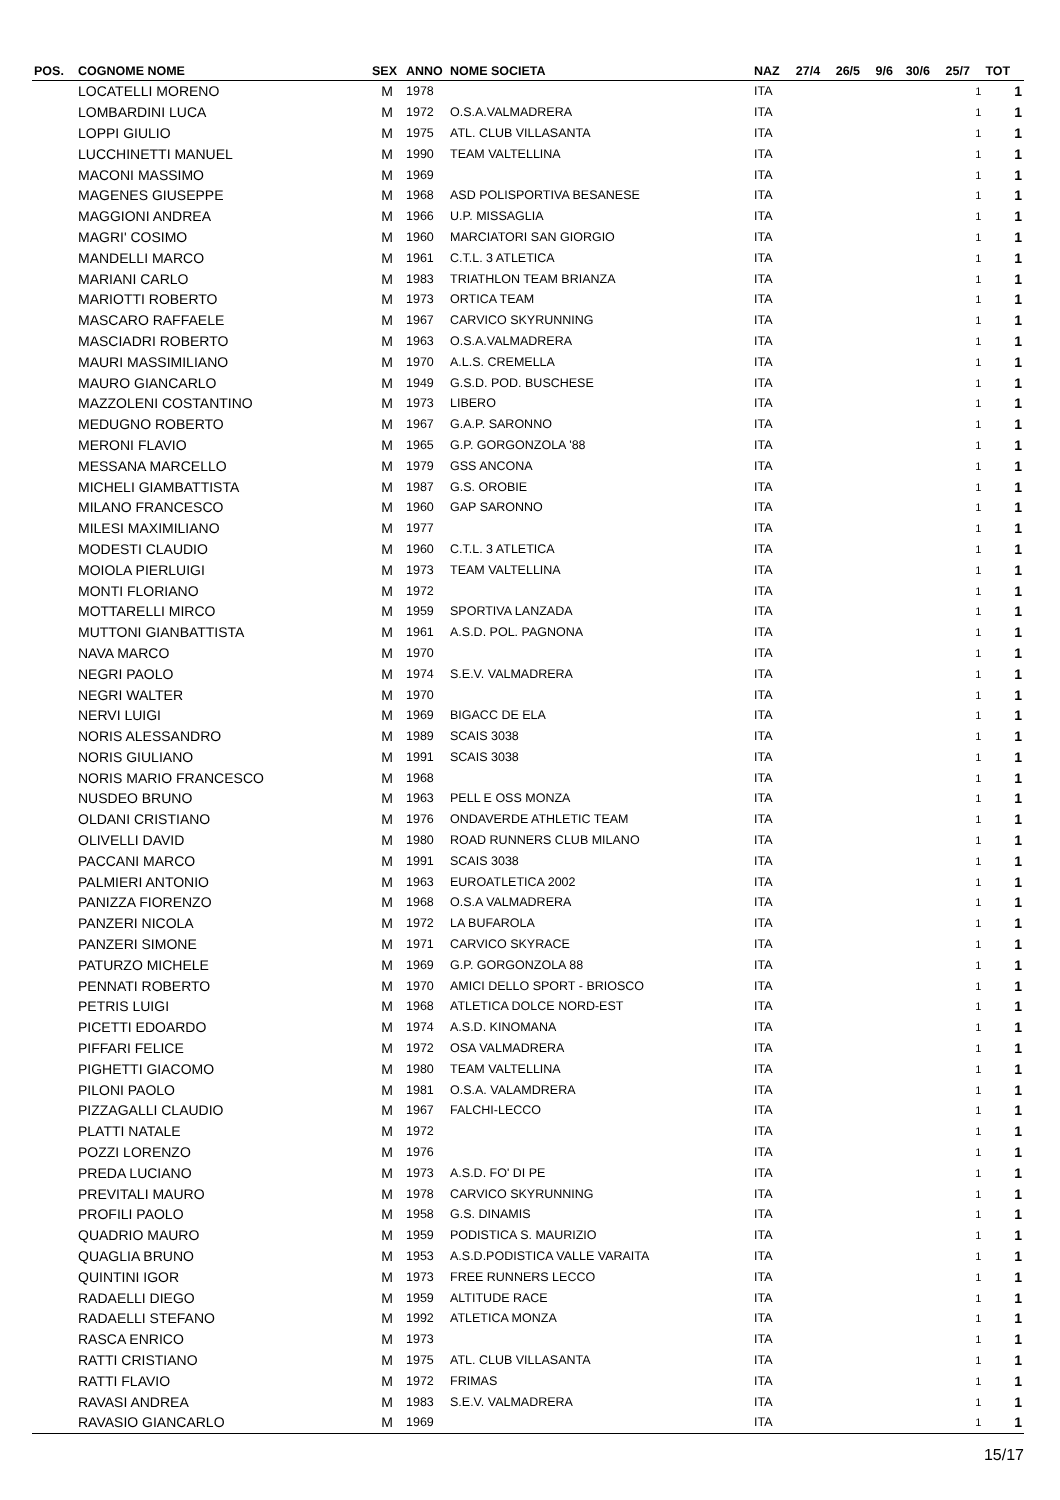| POS. | COGNOME NOME | SEX | ANNO | NOME SOCIETA | NAZ | 27/4 | 26/5 | 9/6 | 30/6 | 25/7 | TOT |
| --- | --- | --- | --- | --- | --- | --- | --- | --- | --- | --- | --- |
| | LOCATELLI MORENO | M | 1978 | | ITA | | | | | 1 | 1 |
| | LOMBARDINI LUCA | M | 1972 | O.S.A.VALMADRERA | ITA | | | | | 1 | 1 |
| | LOPPI GIULIO | M | 1975 | ATL. CLUB VILLASANTA | ITA | | | | | 1 | 1 |
| | LUCCHINETTI MANUEL | M | 1990 | TEAM VALTELLINA | ITA | | | | | 1 | 1 |
| | MACONI MASSIMO | M | 1969 | | ITA | | | | | 1 | 1 |
| | MAGENES GIUSEPPE | M | 1968 | ASD POLISPORTIVA BESANESE | ITA | | | | | 1 | 1 |
| | MAGGIONI ANDREA | M | 1966 | U.P. MISSAGLIA | ITA | | | | | 1 | 1 |
| | MAGRI' COSIMO | M | 1960 | MARCIATORI SAN GIORGIO | ITA | | | | | 1 | 1 |
| | MANDELLI MARCO | M | 1961 | C.T.L. 3 ATLETICA | ITA | | | | | 1 | 1 |
| | MARIANI CARLO | M | 1983 | TRIATHLON TEAM BRIANZA | ITA | | | | | 1 | 1 |
| | MARIOTTI ROBERTO | M | 1973 | ORTICA TEAM | ITA | | | | | 1 | 1 |
| | MASCARO RAFFAELE | M | 1967 | CARVICO SKYRUNNING | ITA | | | | | 1 | 1 |
| | MASCIADRI ROBERTO | M | 1963 | O.S.A.VALMADRERA | ITA | | | | | 1 | 1 |
| | MAURI MASSIMILIANO | M | 1970 | A.L.S. CREMELLA | ITA | | | | | 1 | 1 |
| | MAURO GIANCARLO | M | 1949 | G.S.D. POD. BUSCHESE | ITA | | | | | 1 | 1 |
| | MAZZOLENI COSTANTINO | M | 1973 | LIBERO | ITA | | | | | 1 | 1 |
| | MEDUGNO ROBERTO | M | 1967 | G.A.P. SARONNO | ITA | | | | | 1 | 1 |
| | MERONI FLAVIO | M | 1965 | G.P. GORGONZOLA '88 | ITA | | | | | 1 | 1 |
| | MESSANA MARCELLO | M | 1979 | GSS ANCONA | ITA | | | | | 1 | 1 |
| | MICHELI GIAMBATTISTA | M | 1987 | G.S. OROBIE | ITA | | | | | 1 | 1 |
| | MILANO FRANCESCO | M | 1960 | GAP SARONNO | ITA | | | | | 1 | 1 |
| | MILESI MAXIMILIANO | M | 1977 | | ITA | | | | | 1 | 1 |
| | MODESTI CLAUDIO | M | 1960 | C.T.L. 3 ATLETICA | ITA | | | | | 1 | 1 |
| | MOIOLA PIERLUIGI | M | 1973 | TEAM VALTELLINA | ITA | | | | | 1 | 1 |
| | MONTI FLORIANO | M | 1972 | | ITA | | | | | 1 | 1 |
| | MOTTARELLI MIRCO | M | 1959 | SPORTIVA LANZADA | ITA | | | | | 1 | 1 |
| | MUTTONI GIANBATTISTA | M | 1961 | A.S.D. POL. PAGNONA | ITA | | | | | 1 | 1 |
| | NAVA MARCO | M | 1970 | | ITA | | | | | 1 | 1 |
| | NEGRI PAOLO | M | 1974 | S.E.V. VALMADRERA | ITA | | | | | 1 | 1 |
| | NEGRI WALTER | M | 1970 | | ITA | | | | | 1 | 1 |
| | NERVI LUIGI | M | 1969 | BIGACC DE ELA | ITA | | | | | 1 | 1 |
| | NORIS ALESSANDRO | M | 1989 | SCAIS 3038 | ITA | | | | | 1 | 1 |
| | NORIS GIULIANO | M | 1991 | SCAIS 3038 | ITA | | | | | 1 | 1 |
| | NORIS MARIO FRANCESCO | M | 1968 | | ITA | | | | | 1 | 1 |
| | NUSDEO BRUNO | M | 1963 | PELL E OSS MONZA | ITA | | | | | 1 | 1 |
| | OLDANI CRISTIANO | M | 1976 | ONDAVERDE ATHLETIC TEAM | ITA | | | | | 1 | 1 |
| | OLIVELLI DAVID | M | 1980 | ROAD RUNNERS CLUB MILANO | ITA | | | | | 1 | 1 |
| | PACCANI MARCO | M | 1991 | SCAIS 3038 | ITA | | | | | 1 | 1 |
| | PALMIERI ANTONIO | M | 1963 | EUROATLETICA 2002 | ITA | | | | | 1 | 1 |
| | PANIZZA FIORENZO | M | 1968 | O.S.A VALMADRERA | ITA | | | | | 1 | 1 |
| | PANZERI NICOLA | M | 1972 | LA BUFAROLA | ITA | | | | | 1 | 1 |
| | PANZERI SIMONE | M | 1971 | CARVICO SKYRACE | ITA | | | | | 1 | 1 |
| | PATURZO MICHELE | M | 1969 | G.P. GORGONZOLA 88 | ITA | | | | | 1 | 1 |
| | PENNATI ROBERTO | M | 1970 | AMICI DELLO SPORT - BRIOSCO | ITA | | | | | 1 | 1 |
| | PETRIS LUIGI | M | 1968 | ATLETICA DOLCE NORD-EST | ITA | | | | | 1 | 1 |
| | PICETTI EDOARDO | M | 1974 | A.S.D. KINOMANA | ITA | | | | | 1 | 1 |
| | PIFFARI FELICE | M | 1972 | OSA VALMADRERA | ITA | | | | | 1 | 1 |
| | PIGHETTI GIACOMO | M | 1980 | TEAM VALTELLINA | ITA | | | | | 1 | 1 |
| | PILONI PAOLO | M | 1981 | O.S.A. VALAMDRERA | ITA | | | | | 1 | 1 |
| | PIZZAGALLI CLAUDIO | M | 1967 | FALCHI-LECCO | ITA | | | | | 1 | 1 |
| | PLATTI NATALE | M | 1972 | | ITA | | | | | 1 | 1 |
| | POZZI LORENZO | M | 1976 | | ITA | | | | | 1 | 1 |
| | PREDA LUCIANO | M | 1973 | A.S.D. FO' DI PE | ITA | | | | | 1 | 1 |
| | PREVITALI MAURO | M | 1978 | CARVICO SKYRUNNING | ITA | | | | | 1 | 1 |
| | PROFILI PAOLO | M | 1958 | G.S. DINAMIS | ITA | | | | | 1 | 1 |
| | QUADRIO MAURO | M | 1959 | PODISTICA S. MAURIZIO | ITA | | | | | 1 | 1 |
| | QUAGLIA BRUNO | M | 1953 | A.S.D.PODISTICA VALLE VARAITA | ITA | | | | | 1 | 1 |
| | QUINTINI IGOR | M | 1973 | FREE RUNNERS LECCO | ITA | | | | | 1 | 1 |
| | RADAELLI DIEGO | M | 1959 | ALTITUDE RACE | ITA | | | | | 1 | 1 |
| | RADAELLI STEFANO | M | 1992 | ATLETICA MONZA | ITA | | | | | 1 | 1 |
| | RASCA ENRICO | M | 1973 | | ITA | | | | | 1 | 1 |
| | RATTI CRISTIANO | M | 1975 | ATL. CLUB VILLASANTA | ITA | | | | | 1 | 1 |
| | RATTI FLAVIO | M | 1972 | FRIMAS | ITA | | | | | 1 | 1 |
| | RAVASI ANDREA | M | 1983 | S.E.V. VALMADRERA | ITA | | | | | 1 | 1 |
| | RAVASIO GIANCARLO | M | 1969 | | ITA | | | | | 1 | 1 |
15/17